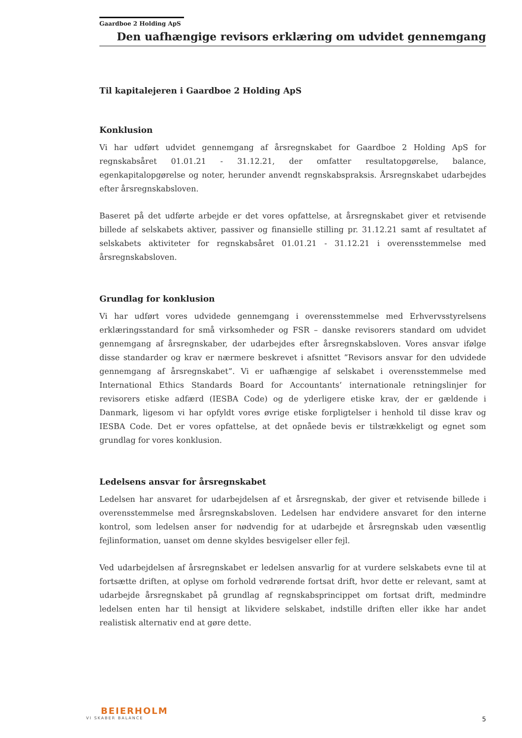Gaardboe 2 Holding ApS
Den uafhængige revisors erklæring om udvidet gennemgang
Til kapitalejeren i Gaardboe 2 Holding ApS
Konklusion
Vi har udført udvidet gennemgang af årsregnskabet for Gaardboe 2 Holding ApS for regnskabsåret 01.01.21 - 31.12.21, der omfatter resultatopgørelse, balance, egenkapitalopgørelse og noter, herunder anvendt regnskabspraksis. Årsregnskabet udarbejdes efter årsregnskabsloven.
Baseret på det udførte arbejde er det vores opfattelse, at årsregnskabet giver et retvisende billede af selskabets aktiver, passiver og finansielle stilling pr. 31.12.21 samt af resultatet af selskabets aktiviteter for regnskabsåret 01.01.21 - 31.12.21 i overensstemmelse med årsregnskabsloven.
Grundlag for konklusion
Vi har udført vores udvidede gennemgang i overensstemmelse med Erhvervsstyrelsens erklæringsstandard for små virksomheder og FSR – danske revisorers standard om udvidet gennemgang af årsregnskaber, der udarbejdes efter årsregnskabsloven. Vores ansvar ifølge disse standarder og krav er nærmere beskrevet i afsnittet ”Revisors ansvar for den udvidede gennemgang af årsregnskabet”. Vi er uafhængige af selskabet i overensstemmelse med International Ethics Standards Board for Accountants’ internationale retningslinjer for revisorers etiske adfærd (IESBA Code) og de yderligere etiske krav, der er gældende i Danmark, ligesom vi har opfyldt vores øvrige etiske forpligtelser i henhold til disse krav og IESBA Code. Det er vores opfattelse, at det opnåede bevis er tilstrækkeligt og egnet som grundlag for vores konklusion.
Ledelsens ansvar for årsregnskabet
Ledelsen har ansvaret for udarbejdelsen af et årsregnskab, der giver et retvisende billede i overensstemmelse med årsregnskabsloven. Ledelsen har endvidere ansvaret for den interne kontrol, som ledelsen anser for nødvendig for at udarbejde et årsregnskab uden væsentlig fejlinformation, uanset om denne skyldes besvigelser eller fejl.
Ved udarbejdelsen af årsregnskabet er ledelsen ansvarlig for at vurdere selskabets evne til at fortsætte driften, at oplyse om forhold vedrørende fortsat drift, hvor dette er relevant, samt at udarbejde årsregnskabet på grundlag af regnskabsprincippet om fortsat drift, medmindre ledelsen enten har til hensigt at likvidere selskabet, indstille driften eller ikke har andet realistisk alternativ end at gøre dette.
BEIERHOLM
VI SKABER BALANCE
5